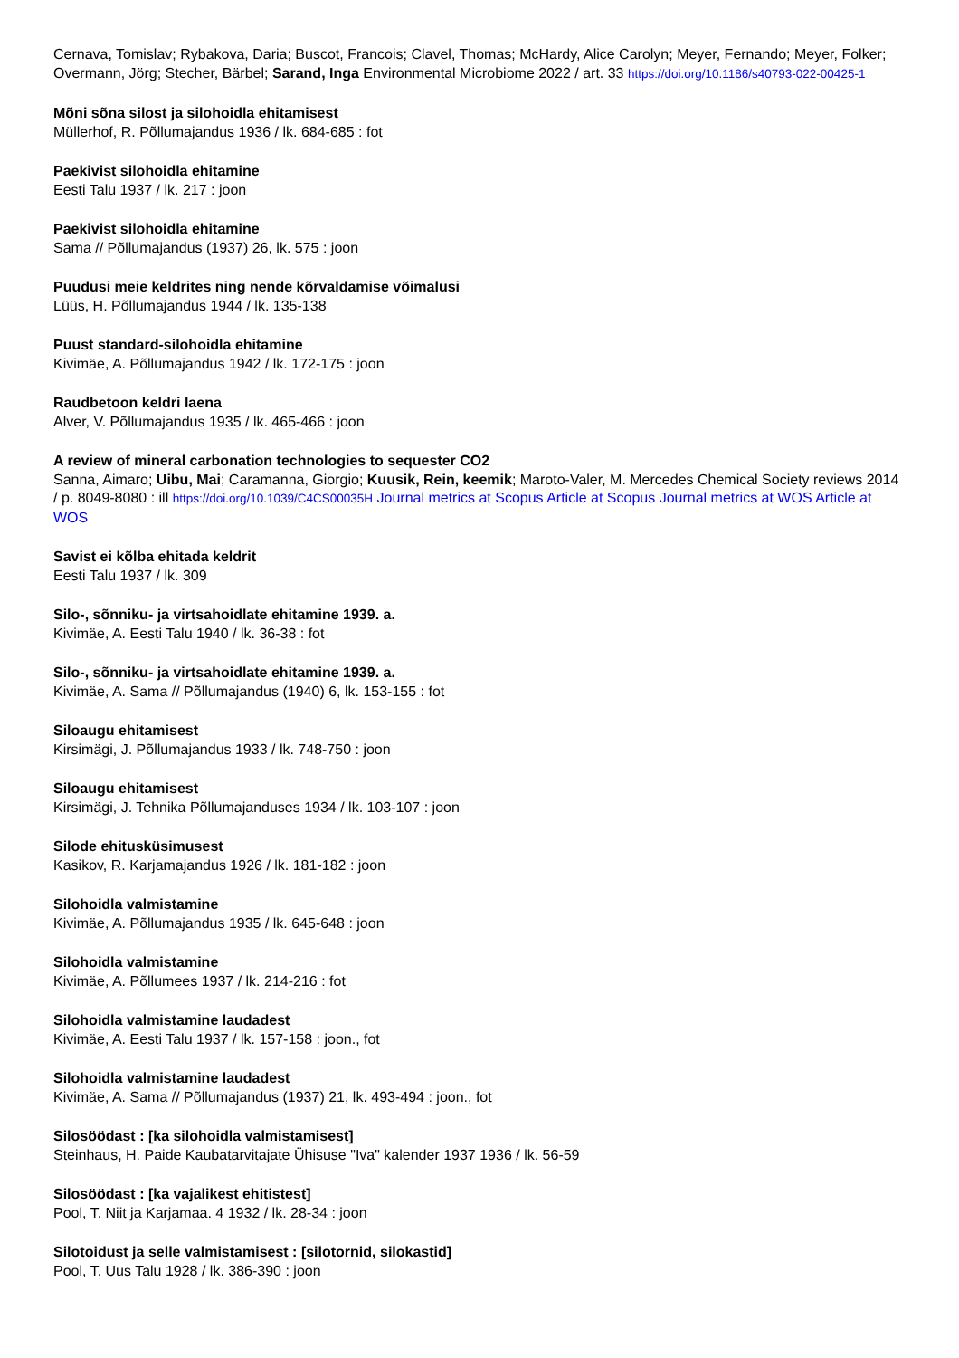Cernava, Tomislav; Rybakova, Daria; Buscot, Francois; Clavel, Thomas; McHardy, Alice Carolyn; Meyer, Fernando; Meyer, Folker; Overmann, Jörg; Stecher, Bärbel; Sarand, Inga Environmental Microbiome 2022 / art. 33 https://doi.org/10.1186/s40793-022-00425-1
Mõni sõna silost ja silohoidla ehitamisest
Müllerhof, R. Põllumajandus 1936 / lk. 684-685 : fot
Paekivist silohoidla ehitamine
Eesti Talu 1937 / lk. 217 : joon
Paekivist silohoidla ehitamine
Sama // Põllumajandus (1937) 26, lk. 575 : joon
Puudusi meie keldrites ning nende kõrvaldamise võimalusi
Lüüs, H. Põllumajandus 1944 / lk. 135-138
Puust standard-silohoidla ehitamine
Kivimäe, A. Põllumajandus 1942 / lk. 172-175 : joon
Raudbetoon keldri laena
Alver, V. Põllumajandus 1935 / lk. 465-466 : joon
A review of mineral carbonation technologies to sequester CO2
Sanna, Aimaro; Uibu, Mai; Caramanna, Giorgio; Kuusik, Rein, keemik; Maroto-Valer, M. Mercedes Chemical Society reviews 2014 / p. 8049-8080 : ill https://doi.org/10.1039/C4CS00035H Journal metrics at Scopus Article at Scopus Journal metrics at WOS Article at WOS
Savist ei kõlba ehitada keldrit
Eesti Talu 1937 / lk. 309
Silo-, sõnniku- ja virtsahoidlate ehitamine 1939. a.
Kivimäe, A. Eesti Talu 1940 / lk. 36-38 : fot
Silo-, sõnniku- ja virtsahoidlate ehitamine 1939. a.
Kivimäe, A. Sama // Põllumajandus (1940) 6, lk. 153-155 : fot
Siloaugu ehitamisest
Kirsimägi, J. Põllumajandus 1933 / lk. 748-750 : joon
Siloaugu ehitamisest
Kirsimägi, J. Tehnika Põllumajanduses 1934 / lk. 103-107 : joon
Silode ehitusküsimusest
Kasikov, R. Karjamajandus 1926 / lk. 181-182 : joon
Silohoidla valmistamine
Kivimäe, A. Põllumajandus 1935 / lk. 645-648 : joon
Silohoidla valmistamine
Kivimäe, A. Põllumees 1937 / lk. 214-216 : fot
Silohoidla valmistamine laudadest
Kivimäe, A. Eesti Talu 1937 / lk. 157-158 : joon., fot
Silohoidla valmistamine laudadest
Kivimäe, A. Sama // Põllumajandus (1937) 21, lk. 493-494 : joon., fot
Silosöödast : [ka silohoidla valmistamisest]
Steinhaus, H. Paide Kaubatarvitajate Ühisuse "Iva" kalender 1937 1936 / lk. 56-59
Silosöödast : [ka vajalikest ehitistest]
Pool, T. Niit ja Karjamaa. 4 1932 / lk. 28-34 : joon
Silotoidust ja selle valmistamisest : [silotornid, silokastid]
Pool, T. Uus Talu 1928 / lk. 386-390 : joon